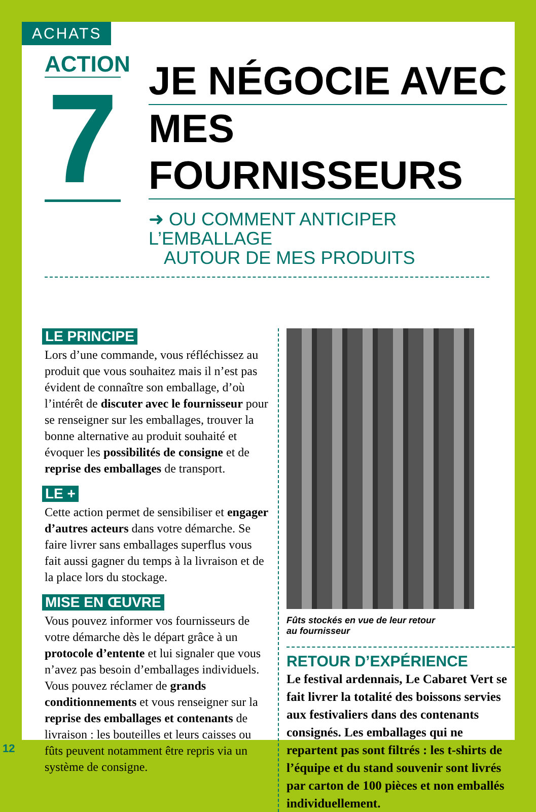ACHATS
ACTION
7
JE NÉGOCIE AVEC
MES FOURNISSEURS
➜ OU COMMENT ANTICIPER L’EMBALLAGE
AUTOUR DE MES PRODUITS
LE PRINCIPE
Lors d’une commande, vous réfléchissez au produit que vous souhaitez mais il n’est pas évident de connaître son emballage, d’où l’intérêt de discuter avec le fournisseur pour se renseigner sur les emballages, trouver la bonne alternative au produit souhaité et évoquer les possibilités de consigne et de reprise des emballages de transport.
LE +
Cette action permet de sensibiliser et engager d’autres acteurs dans votre démarche. Se faire livrer sans emballages superflus vous fait aussi gagner du temps à la livraison et de la place lors du stockage.
MISE EN ŒUVRE
Vous pouvez informer vos fournisseurs de votre démarche dès le départ grâce à un protocole d’entente et lui signaler que vous n’avez pas besoin d’emballages individuels. Vous pouvez réclamer de grands conditionnements et vous renseigner sur la reprise des emballages et contenants de livraison : les bouteilles et leurs caisses ou fûts peuvent notamment être repris via un système de consigne.
Fûts stockés en vue de leur retour
au fournisseur
RETOUR D’EXPÉRIENCE
Le festival ardennais, Le Cabaret Vert se fait livrer la totalité des boissons servies aux festivaliers dans des contenants consignés. Les emballages qui ne repartent pas sont filtrés : les t-shirts de l’équipe et du stand souvenir sont livrés par carton de 100 pièces et non emballés individuellement.
12